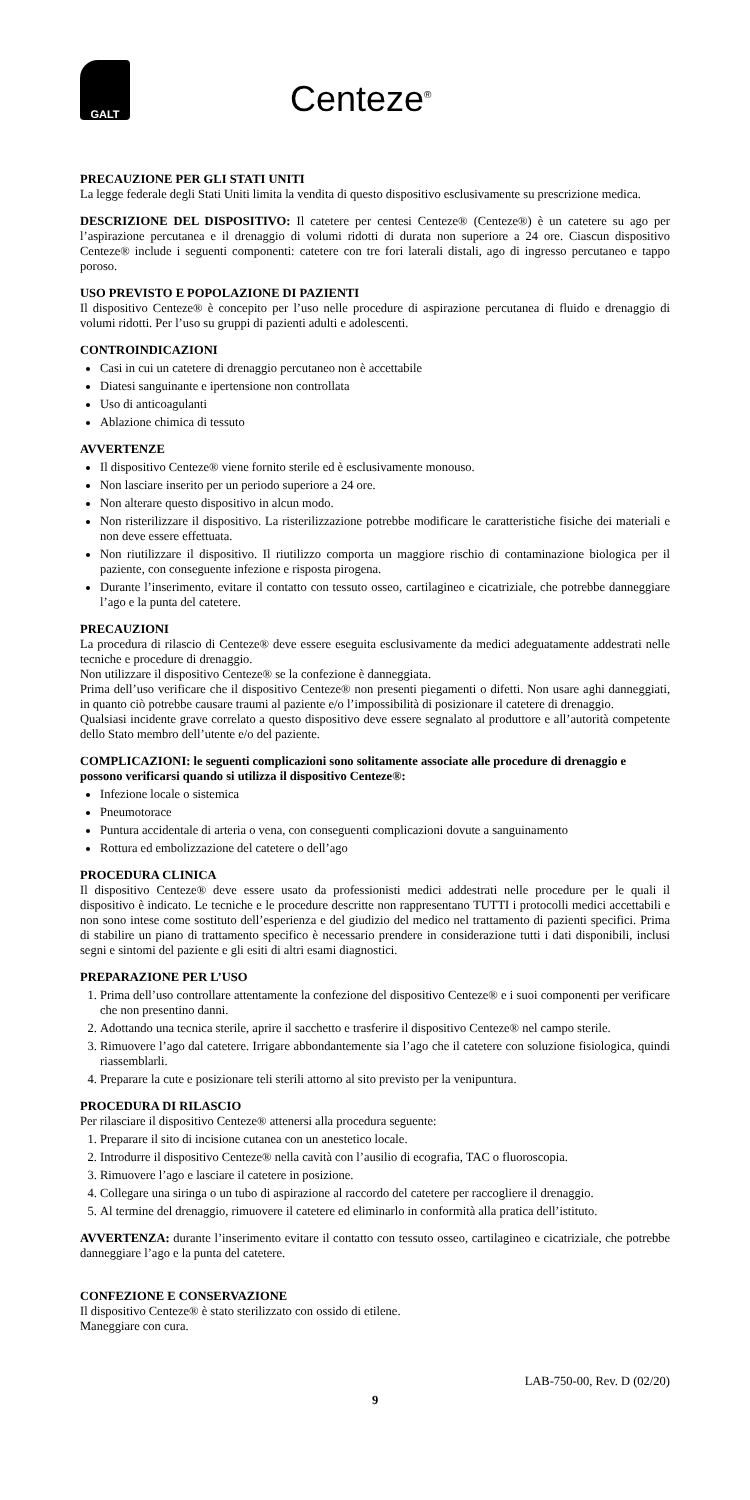GALT
Centeze<sup>®</sup>
PRECAUZIONE PER GLI STATI UNITI
La legge federale degli Stati Uniti limita la vendita di questo dispositivo esclusivamente su prescrizione medica.
DESCRIZIONE DEL DISPOSITIVO: Il catetere per centesi Centeze® (Centeze®) è un catetere su ago per l’aspirazione percutanea e il drenaggio di volumi ridotti di durata non superiore a 24 ore. Ciascun dispositivo Centeze® include i seguenti componenti: catetere con tre fori laterali distali, ago di ingresso percutaneo e tappo poroso.
USO PREVISTO E POPOLAZIONE DI PAZIENTI
Il dispositivo Centeze® è concepito per l’uso nelle procedure di aspirazione percutanea di fluido e drenaggio di volumi ridotti. Per l’uso su gruppi di pazienti adulti e adolescenti.
CONTROINDICAZIONI
Casi in cui un catetere di drenaggio percutaneo non è accettabile
Diatesi sanguinante e ipertensione non controllata
Uso di anticoagulanti
Ablazione chimica di tessuto
AVVERTENZE
Il dispositivo Centeze® viene fornito sterile ed è esclusivamente monouso.
Non lasciare inserito per un periodo superiore a 24 ore.
Non alterare questo dispositivo in alcun modo.
Non risterilizzare il dispositivo. La risterilizzazione potrebbe modificare le caratteristiche fisiche dei materiali e non deve essere effettuata.
Non riutilizzare il dispositivo. Il riutilizzo comporta un maggiore rischio di contaminazione biologica per il paziente, con conseguente infezione e risposta pirogena.
Durante l’inserimento, evitare il contatto con tessuto osseo, cartilagineo e cicatriziale, che potrebbe danneggiare l’ago e la punta del catetere.
PRECAUZIONI
La procedura di rilascio di Centeze® deve essere eseguita esclusivamente da medici adeguatamente addestrati nelle tecniche e procedure di drenaggio.
Non utilizzare il dispositivo Centeze® se la confezione è danneggiata.
Prima dell’uso verificare che il dispositivo Centeze® non presenti piegamenti o difetti. Non usare aghi danneggiati, in quanto ciò potrebbe causare traumi al paziente e/o l’impossibilità di posizionare il catetere di drenaggio.
Qualsiasi incidente grave correlato a questo dispositivo deve essere segnalato al produttore e all’autorità competente dello Stato membro dell’utente e/o del paziente.
COMPLICAZIONI: le seguenti complicazioni sono solitamente associate alle procedure di drenaggio e possono verificarsi quando si utilizza il dispositivo Centeze®:
Infezione locale o sistemica
Pneumotorace
Puntura accidentale di arteria o vena, con conseguenti complicazioni dovute a sanguinamento
Rottura ed embolizzazione del catetere o dell’ago
PROCEDURA CLINICA
Il dispositivo Centeze® deve essere usato da professionisti medici addestrati nelle procedure per le quali il dispositivo è indicato. Le tecniche e le procedure descritte non rappresentano TUTTI i protocolli medici accettabili e non sono intese come sostituto dell’esperienza e del giudizio del medico nel trattamento di pazienti specifici. Prima di stabilire un piano di trattamento specifico è necessario prendere in considerazione tutti i dati disponibili, inclusi segni e sintomi del paziente e gli esiti di altri esami diagnostici.
PREPARAZIONE PER L’USO
1. Prima dell’uso controllare attentamente la confezione del dispositivo Centeze® e i suoi componenti per verificare che non presentino danni.
2. Adottando una tecnica sterile, aprire il sacchetto e trasferire il dispositivo Centeze® nel campo sterile.
3. Rimuovere l’ago dal catetere. Irrigare abbondantemente sia l’ago che il catetere con soluzione fisiologica, quindi riassemblarli.
4. Preparare la cute e posizionare teli sterili attorno al sito previsto per la venipuntura.
PROCEDURA DI RILASCIO
Per rilasciare il dispositivo Centeze® attenersi alla procedura seguente:
1. Preparare il sito di incisione cutanea con un anestetico locale.
2. Introdurre il dispositivo Centeze® nella cavità con l’ausilio di ecografia, TAC o fluoroscopia.
3. Rimuovere l’ago e lasciare il catetere in posizione.
4. Collegare una siringa o un tubo di aspirazione al raccordo del catetere per raccogliere il drenaggio.
5. Al termine del drenaggio, rimuovere il catetere ed eliminarlo in conformità alla pratica dell’istituto.
AVVERTENZA: durante l’inserimento evitare il contatto con tessuto osseo, cartilagineo e cicatriziale, che potrebbe danneggiare l’ago e la punta del catetere.
CONFEZIONE E CONSERVAZIONE
Il dispositivo Centeze® è stato sterilizzato con ossido di etilene.
Maneggiare con cura.
LAB-750-00, Rev. D (02/20)
9